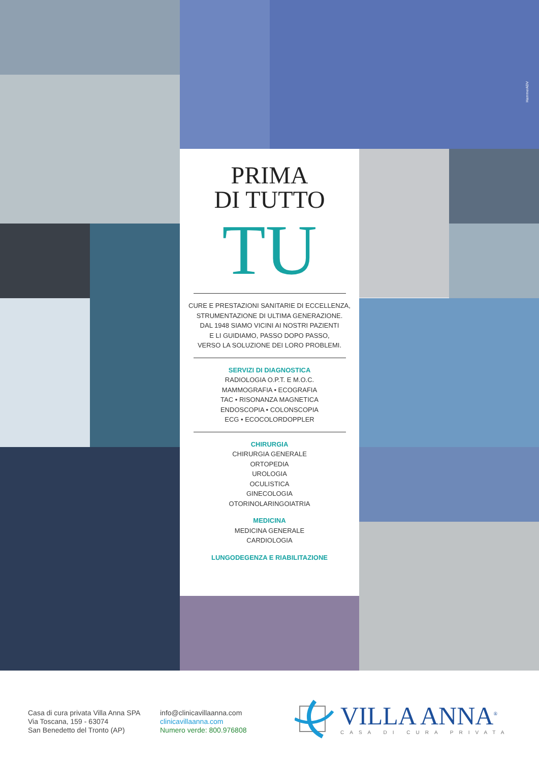HammerADV
PRIMA
DI TUTTO
TU
CURE E PRESTAZIONI SANITARIE DI ECCELLENZA,
STRUMENTAZIONE DI ULTIMA GENERAZIONE.
DAL 1948 SIAMO VICINI AI NOSTRI PAZIENTI
E LI GUIDIAMO, PASSO DOPO PASSO,
VERSO LA SOLUZIONE DEI LORO PROBLEMI.
SERVIZI DI DIAGNOSTICA
RADIOLOGIA O.P.T. E M.O.C.
MAMMOGRAFIA • ECOGRAFIA
TAC • RISONANZA MAGNETICA
ENDOSCOPIA • COLONSCOPIA
ECG • ECOCOLORDOPPLER
CHIRURGIA
CHIRURGIA GENERALE
ORTOPEDIA
UROLOGIA
OCULISTICA
GINECOLOGIA
OTORINOLARINGOIATRIA
MEDICINA
MEDICINA GENERALE
CARDIOLOGIA
LUNGODEGENZA E RIABILITAZIONE
Casa di cura privata Villa Anna SPA
Via Toscana, 159 - 63074
San Benedetto del Tronto (AP)
info@clinicavillaanna.com
clinicavillaanna.com
Numero verde: 800.976808
VILLA ANNA<sup>®</sup>
CASA DI CURA PRIVATA